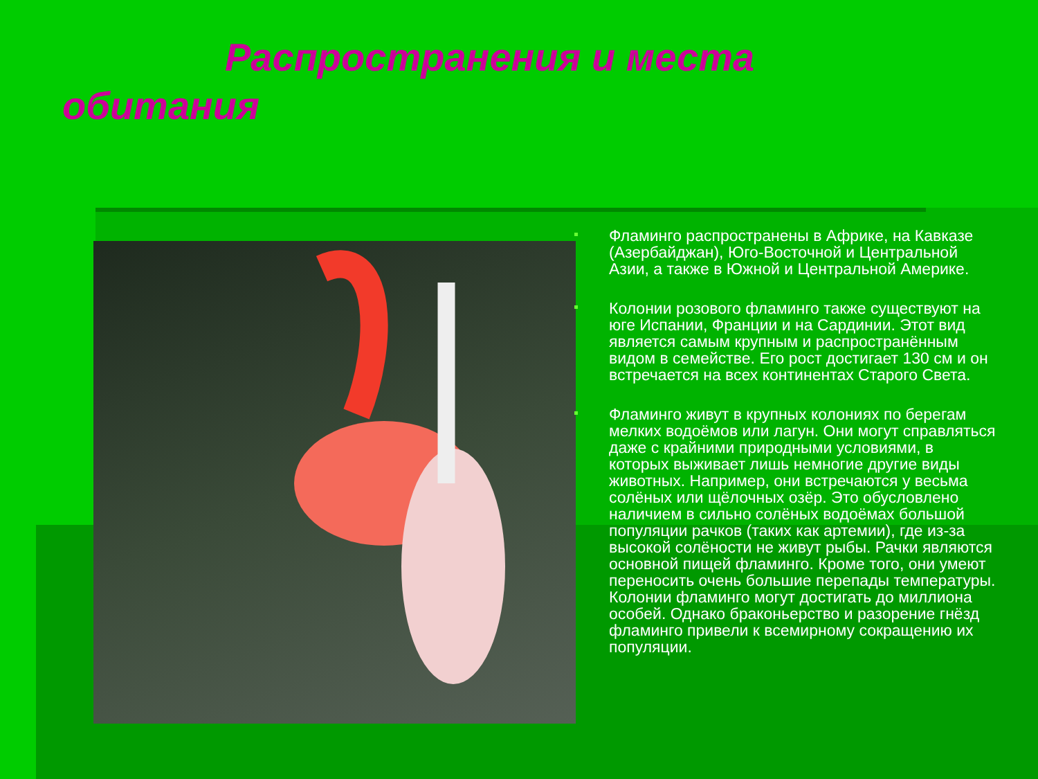Распространения и места
обитания
Фламинго распространены в Африке, на Кавказе (Азербайджан), Юго-Восточной и Центральной Азии, а также в Южной и Центральной Америке.
Колонии розового фламинго также существуют на юге Испании, Франции и на Сардинии. Этот вид является самым крупным и распространённым видом в семействе. Его рост достигает 130 см и он встречается на всех континентах Старого Света.
Фламинго живут в крупных колониях по берегам мелких водоёмов или лагун. Они могут справляться даже с крайними природными условиями, в которых выживает лишь немногие другие виды животных. Например, они встречаются у весьма солёных или щёлочных озёр. Это обусловлено наличием в сильно солёных водоёмах большой популяции рачков (таких как артемии), где из-за высокой солёности не живут рыбы. Рачки являются основной пищей фламинго. Кроме того, они умеют переносить очень большие перепады температуры. Колонии фламинго могут достигать до миллиона особей. Однако браконьерство и разорение гнёзд фламинго привели к всемирному сокращению их популяции.